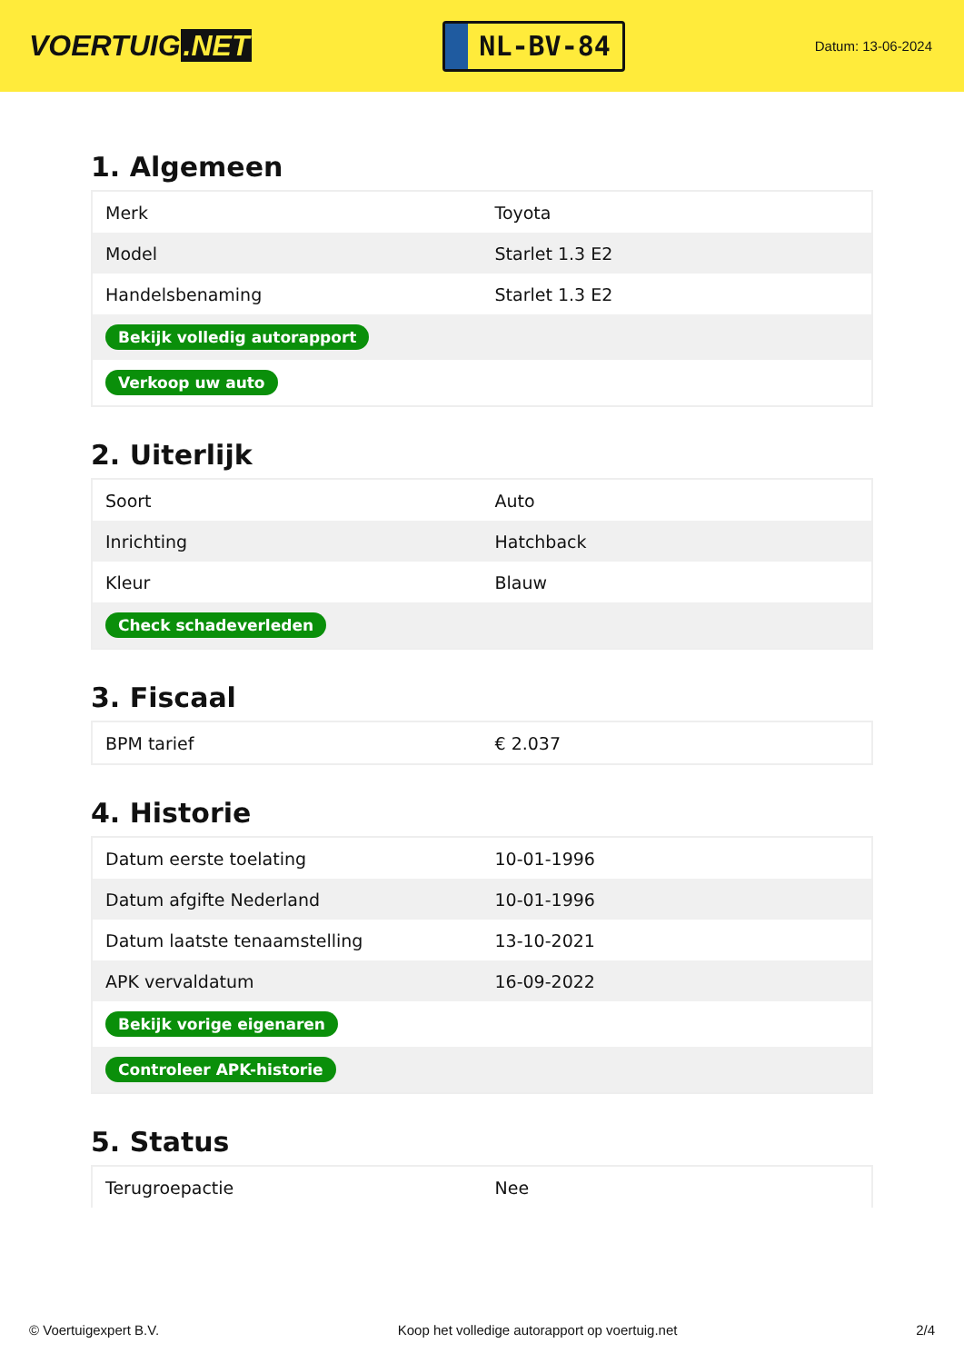VOERTUIG.NET
NL-BV-84
Datum: 13-06-2024
1. Algemeen
| Merk | Toyota |
| Model | Starlet 1.3 E2 |
| Handelsbenaming | Starlet 1.3 E2 |
| Bekijk volledig autorapport | |
| Verkoop uw auto | |
2. Uiterlijk
| Soort | Auto |
| Inrichting | Hatchback |
| Kleur | Blauw |
| Check schadeverleden | |
3. Fiscaal
| BPM tarief | € 2.037 |
4. Historie
| Datum eerste toelating | 10-01-1996 |
| Datum afgifte Nederland | 10-01-1996 |
| Datum laatste tenaamstelling | 13-10-2021 |
| APK vervaldatum | 16-09-2022 |
| Bekijk vorige eigenaren | |
| Controleer APK-historie | |
5. Status
| Terugroepactie | Nee |
© Voertuigexpert B.V. Koop het volledige autorapport op voertuig.net 2/4